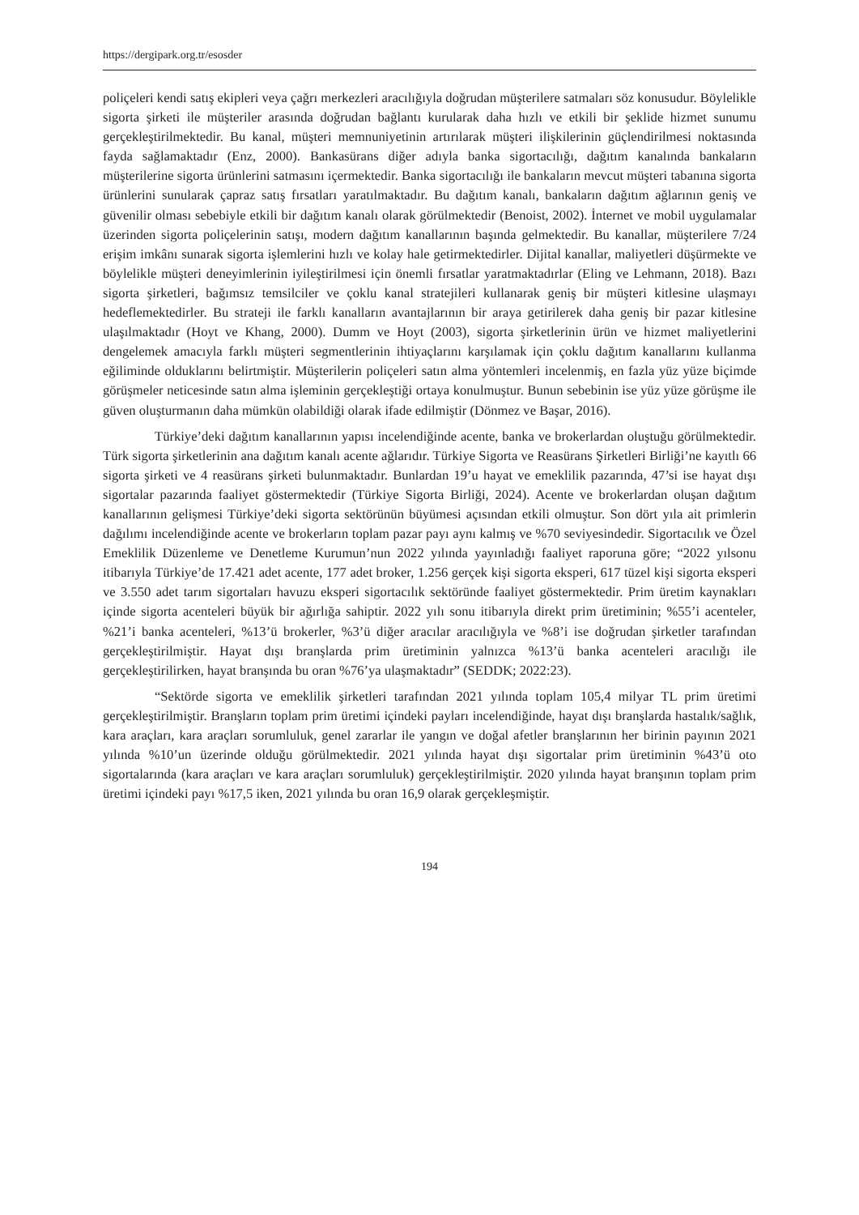https://dergipark.org.tr/esosder
poliçeleri kendi satış ekipleri veya çağrı merkezleri aracılığıyla doğrudan müşterilere satmaları söz konusudur. Böylelikle sigorta şirketi ile müşteriler arasında doğrudan bağlantı kurularak daha hızlı ve etkili bir şeklide hizmet sunumu gerçekleştirilmektedir. Bu kanal, müşteri memnuniyetinin artırılarak müşteri ilişkilerinin güçlendirilmesi noktasında fayda sağlamaktadır (Enz, 2000). Bankasürans diğer adıyla banka sigortacılığı, dağıtım kanalında bankaların müşterilerine sigorta ürünlerini satmasını içermektedir. Banka sigortacılığı ile bankaların mevcut müşteri tabanına sigorta ürünlerini sunularak çapraz satış fırsatları yaratılmaktadır. Bu dağıtım kanalı, bankaların dağıtım ağlarının geniş ve güvenilir olması sebebiyle etkili bir dağıtım kanalı olarak görülmektedir (Benoist, 2002). İnternet ve mobil uygulamalar üzerinden sigorta poliçelerinin satışı, modern dağıtım kanallarının başında gelmektedir. Bu kanallar, müşterilere 7/24 erişim imkânı sunarak sigorta işlemlerini hızlı ve kolay hale getirmektedirler. Dijital kanallar, maliyetleri düşürmekte ve böylelikle müşteri deneyimlerinin iyileştirilmesi için önemli fırsatlar yaratmaktadırlar (Eling ve Lehmann, 2018). Bazı sigorta şirketleri, bağımsız temsilciler ve çoklu kanal stratejileri kullanarak geniş bir müşteri kitlesine ulaşmayı hedeflemektedirler. Bu strateji ile farklı kanalların avantajlarının bir araya getirilerek daha geniş bir pazar kitlesine ulaşılmaktadır (Hoyt ve Khang, 2000). Dumm ve Hoyt (2003), sigorta şirketlerinin ürün ve hizmet maliyetlerini dengelemek amacıyla farklı müşteri segmentlerinin ihtiyaçlarını karşılamak için çoklu dağıtım kanallarını kullanma eğiliminde olduklarını belirtmiştir. Müşterilerin poliçeleri satın alma yöntemleri incelenmiş, en fazla yüz yüze biçimde görüşmeler neticesinde satın alma işleminin gerçekleştiği ortaya konulmuştur. Bunun sebebinin ise yüz yüze görüşme ile güven oluşturmanın daha mümkün olabildiği olarak ifade edilmiştir (Dönmez ve Başar, 2016).
Türkiye’deki dağıtım kanallarının yapısı incelendiğinde acente, banka ve brokerlardan oluştuğu görülmektedir. Türk sigorta şirketlerinin ana dağıtım kanalı acente ağlarıdır. Türkiye Sigorta ve Reasürans Şirketleri Birliği’ne kayıtlı 66 sigorta şirketi ve 4 reasürans şirketi bulunmaktadır. Bunlardan 19’u hayat ve emeklilik pazarında, 47’si ise hayat dışı sigortalar pazarında faaliyet göstermektedir (Türkiye Sigorta Birliği, 2024). Acente ve brokerlardan oluşan dağıtım kanallarının gelişmesi Türkiye’deki sigorta sektörünün büyümesi açısından etkili olmuştur. Son dört yıla ait primlerin dağılımı incelendiğinde acente ve brokerların toplam pazar payı aynı kalmış ve %70 seviyesindedir. Sigortacılık ve Özel Emeklilik Düzenleme ve Denetleme Kurumun’nun 2022 yılında yayınladığı faaliyet raporuna göre; “2022 yılsonu itibarıyla Türkiye’de 17.421 adet acente, 177 adet broker, 1.256 gerçek kişi sigorta eksperi, 617 tüzel kişi sigorta eksperi ve 3.550 adet tarım sigortaları havuzu eksperi sigortacılık sektöründe faaliyet göstermektedir. Prim üretim kaynakları içinde sigorta acenteleri büyük bir ağırlığa sahiptir. 2022 yılı sonu itibarıyla direkt prim üretiminin; %55’i acenteler, %21’i banka acenteleri, %13’ü brokerler, %3’ü diğer aracılar aracılığıyla ve %8’i ise doğrudan şirketler tarafından gerçekleştirilmiştir. Hayat dışı branşlarda prim üretiminin yalnızca %13’ü banka acenteleri aracılığı ile gerçekleştirilirken, hayat branşında bu oran %76’ya ulaşmaktadır” (SEDDK; 2022:23).
“Sektörde sigorta ve emeklilik şirketleri tarafından 2021 yılında toplam 105,4 milyar TL prim üretimi gerçekleştirilmiştir. Branşların toplam prim üretimi içindeki payları incelendiğinde, hayat dışı branşlarda hastalık/sağlık, kara araçları, kara araçları sorumluluk, genel zararlar ile yangın ve doğal afetler branşlarının her birinin payının 2021 yılında %10’un üzerinde olduğu görülmektedir. 2021 yılında hayat dışı sigortalar prim üretiminin %43’ü oto sigortalarında (kara araçları ve kara araçları sorumluluk) gerçekleştirilmiştir. 2020 yılında hayat branşının toplam prim üretimi içindeki payı %17,5 iken, 2021 yılında bu oran 16,9 olarak gerçekleşmiştir.
194